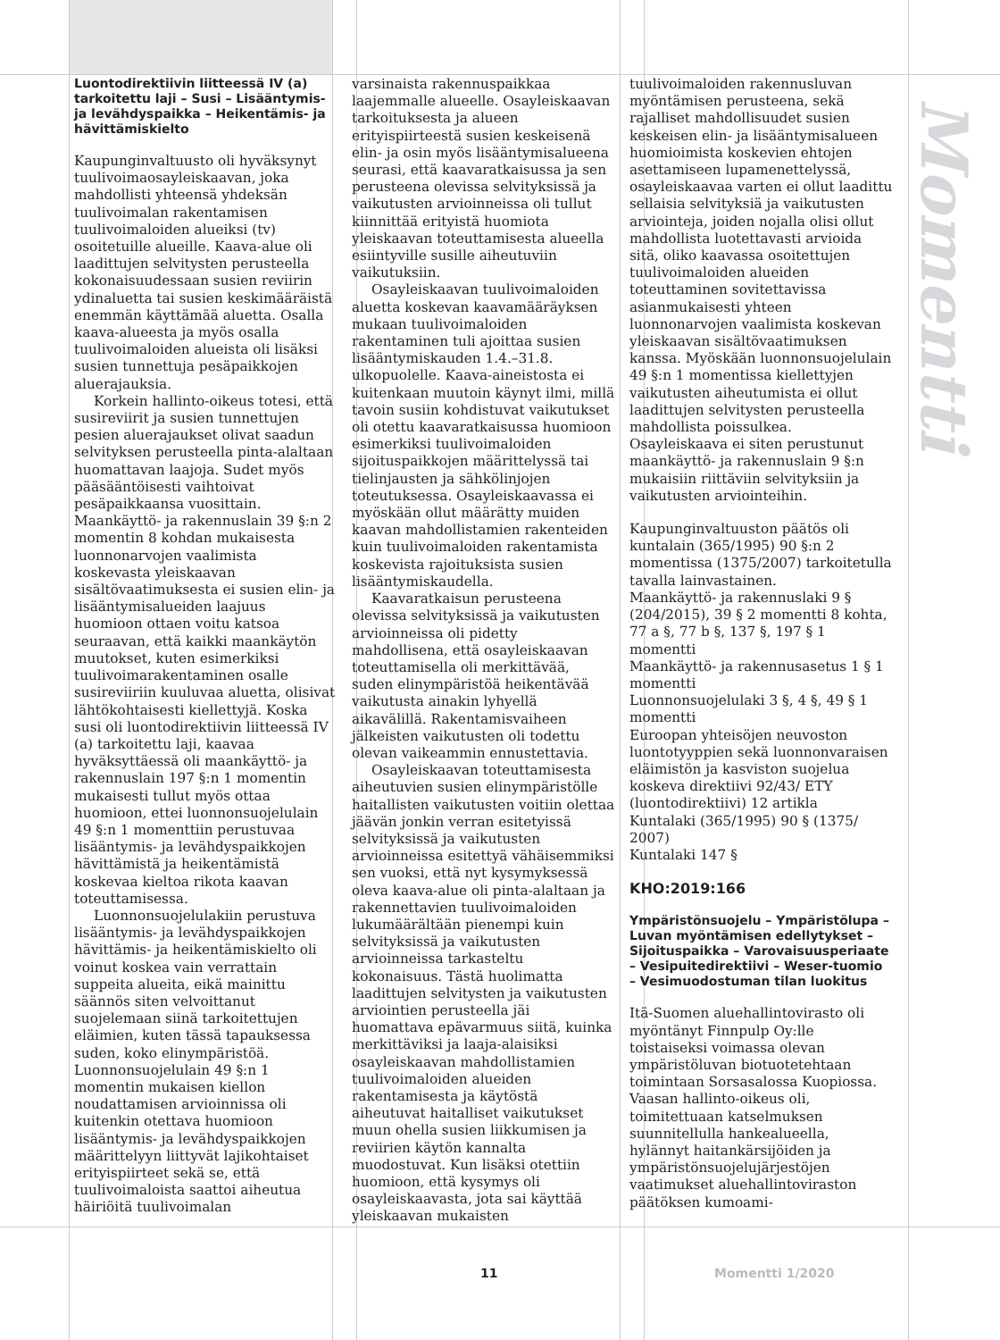Luontodirektiivin liitteessä IV (a) tarkoitettu laji – Susi – Lisääntymis- ja levähdyspaikka – Heikentämis- ja hävittämiskielto
Kaupunginvaltuusto oli hyväksynyt tuulivoimaosayleiskaavan, joka mahdollisti yhteensä yhdeksän tuulivoimalan rakentamisen tuulivoimaloiden alueiksi (tv) osoitetuille alueille. Kaava-alue oli laadittujen selvitysten perusteella kokonaisuudessaan susien reviirin ydinaluetta tai susien keskimääräistä enemmän käyttämää aluetta. Osalla kaava-alueesta ja myös osalla tuulivoimaloiden alueista oli lisäksi susien tunnettuja pesäpaikkojen aluerajauksia.
Korkein hallinto-oikeus totesi, että susireviirit ja susien tunnettujen pesien aluerajaukset olivat saadun selvityksen perusteella pinta-alaltaan huomattavan laajoja. Sudet myös pääsääntöisesti vaihtoivat pesäpaikkaansa vuosittain. Maankäyttö- ja rakennuslain 39 §:n 2 momentin 8 kohdan mukaisesta luonnonarvojen vaalimista koskevasta yleiskaavan sisältövaatimuksesta ei susien elin- ja lisääntymisalueiden laajuus huomioon ottaen voitu katsoa seuraavan, että kaikki maankäytön muutokset, kuten esimerkiksi tuulivoimarakentaminen osalle susireviiriin kuuluvaa aluetta, olisivat lähtökohtaisesti kiellettyjä. Koska susi oli luontodirektiivin liitteessä IV (a) tarkoitettu laji, kaavaa hyväksyttäessä oli maankäyttö- ja rakennuslain 197 §:n 1 momentin mukaisesti tullut myös ottaa huomioon, ettei luonnonsuojelulain 49 §:n 1 momenttiin perustuvaa lisääntymis- ja levähdyspaikkojen hävittämistä ja heikentämistä koskevaa kieltoa rikota kaavan toteuttamisessa.
Luonnonsuojelulakiin perustuva lisääntymis- ja levähdyspaikkojen hävittämis- ja heikentämiskielto oli voinut koskea vain verrattain suppeita alueita, eikä mainittu säännös siten velvoittanut suojelemaan siinä tarkoitettujen eläimien, kuten tässä tapauksessa suden, koko elinympäristöä. Luonnonsuojelulain 49 §:n 1 momentin mukaisen kiellon noudattamisen arvioinnissa oli kuitenkin otettava huomioon lisääntymis- ja levähdyspaikkojen määrittelyyn liittyvät lajikohtaiset erityispiirteet sekä se, että tuulivoimaloista saattoi aiheutua häiriöitä tuulivoimalan
varsinaista rakennuspaikkaa laajemmalle alueelle. Osayleiskaavan tarkoituksesta ja alueen erityispiirteestä susien keskeisenä elin- ja osin myös lisääntymisalueena seurasi, että kaavaratkaisussa ja sen perusteena olevissa selvityksissä ja vaikutusten arvioinneissa oli tullut kiinnittää erityistä huomiota yleiskaavan toteuttamisesta alueella esiintyville susille aiheutuviin vaikutuksiin.
Osayleiskaavan tuulivoimaloiden aluetta koskevan kaavamääräyksen mukaan tuulivoimaloiden rakentaminen tuli ajoittaa susien lisääntymiskauden 1.4.–31.8. ulkopuolelle. Kaava-aineistosta ei kuitenkaan muutoin käynyt ilmi, millä tavoin susiin kohdistuvat vaikutukset oli otettu kaavaratkaisussa huomioon esimerkiksi tuulivoimaloiden sijoituspaikkojen määrittelyssä tai tielinjausten ja sähkölinjojen toteutuksessa. Osayleiskaavassa ei myöskään ollut määrätty muiden kaavan mahdollistamien rakenteiden kuin tuulivoimaloiden rakentamista koskevista rajoituksista susien lisääntymiskaudella.
Kaavaratkaisun perusteena olevissa selvityksissä ja vaikutusten arvioinneissa oli pidetty mahdollisena, että osayleiskaavan toteuttamisella oli merkittävää, suden elinympäristöä heikentävää vaikutusta ainakin lyhyellä aikavälillä. Rakentamisvaiheen jälkeisten vaikutusten oli todettu olevan vaikeammin ennustettavia.
Osayleiskaavan toteuttamisesta aiheutuvien susien elinympäristölle haitallisten vaikutusten voitiin olettaa jäävän jonkin verran esitetyissä selvityksissä ja vaikutusten arvioinneissa esitettyä vähäisemmiksi sen vuoksi, että nyt kysymyksessä oleva kaava-alue oli pinta-alaltaan ja rakennettavien tuulivoimaloiden lukumäärältään pienempi kuin selvityksissä ja vaikutusten arvioinneissa tarkasteltu kokonaisuus. Tästä huolimatta laadittujen selvitysten ja vaikutusten arviointien perusteella jäi huomattava epävarmuus siitä, kuinka merkittäviksi ja laaja-alaisiksi osayleiskaavan mahdollistamien tuulivoimaloiden alueiden rakentamisesta ja käytöstä aiheutuvat haitalliset vaikutukset muun ohella susien liikkumisen ja reviirien käytön kannalta muodostuvat. Kun lisäksi otettiin huomioon, että kysymys oli osayleiskaavasta, jota sai käyttää yleiskaavan mukaisten
tuulivoimaloiden rakennusluvan myöntämisen perusteena, sekä rajalliset mahdollisuudet susien keskeisen elin- ja lisääntymisalueen huomioimista koskevien ehtojen asettamiseen lupamenettelyssä, osayleiskaavaa varten ei ollut laadittu sellaisia selvityksiä ja vaikutusten arviointeja, joiden nojalla olisi ollut mahdollista luotettavasti arvioida sitä, oliko kaavassa osoitettujen tuulivoimaloiden alueiden toteuttaminen sovitettavissa asianmukaisesti yhteen luonnonarvojen vaalimista koskevan yleiskaavan sisältövaatimuksen kanssa. Myöskään luonnonsuojelulain 49 §:n 1 momentissa kiellettyjen vaikutusten aiheutumista ei ollut laadittujen selvitysten perusteella mahdollista poissulkea. Osayleiskaava ei siten perustunut maankäyttö- ja rakennuslain 9 §:n mukaisiin riittäviin selvityksiin ja vaikutusten arviointeihin.
Kaupunginvaltuuston päätös oli kuntalain (365/1995) 90 §:n 2 momentissa (1375/2007) tarkoitetulla tavalla lainvastainen.
Maankäyttö- ja rakennuslaki 9 § (204/2015), 39 § 2 momentti 8 kohta, 77 a §, 77 b §, 137 §, 197 § 1 momentti
Maankäyttö- ja rakennusasetus 1 § 1 momentti
Luonnonsuojelulaki 3 §, 4 §, 49 § 1 momentti
Euroopan yhteisöjen neuvoston luontotyyppien sekä luonnonvaraisen eläimistön ja kasviston suojelua koskeva direktiivi 92/43/ ETY (luontodirektiivi) 12 artikla
Kuntalaki (365/1995) 90 § (1375/ 2007)
Kuntalaki 147 §
KHO:2019:166
Ympäristönsuojelu – Ympäristölupa – Luvan myöntämisen edellytykset – Sijoituspaikka – Varovaisuusperiaate – Vesipuitedirektiivi – Weser-tuomio – Vesimuodostuman tilan luokitus
Itä-Suomen aluehallintovirasto oli myöntänyt Finnpulp Oy:lle toistaiseksi voimassa olevan ympäristöluvan biotuotetehtaan toimintaan Sorsasalossa Kuopiossa. Vaasan hallinto-oikeus oli, toimitettuaan katselmuksen suunnitellulla hankealueella, hylännyt haitankärsijöiden ja ympäristönsuojelujärjestöjen vaatimukset aluehallintoviraston päätöksen kumoami-
Momentti
11 Momentti 1/2020